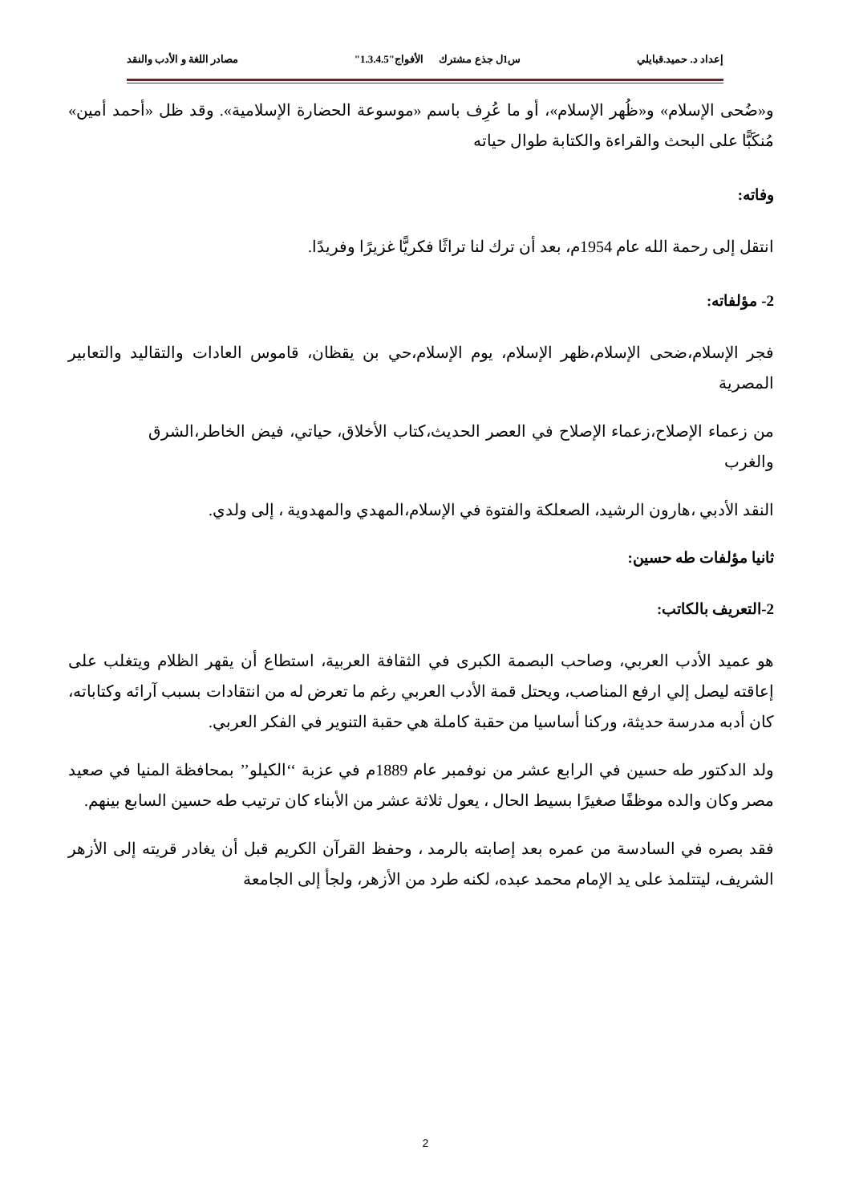إعداد د. حميد.قبايلي س1ل جذع مشترك الأفواج"1.3.4.5" مصادر اللغة و الأدب والنقد
و«ضُحى الإسلام» و«ظُهر الإسلام»، أو ما عُرِف باسم «موسوعة الحضارة الإسلامية». وقد ظل «أحمد أمين» مُنكَبًّا على البحث والقراءة والكتابة طوال حياته
وفاته:
انتقل إلى رحمة الله عام 1954م، بعد أن ترك لنا تراثًا فكريًّا غزيرًا وفريدًا.
2- مؤلفاته:
فجر الإسلام،ضحى الإسلام،ظهر الإسلام، يوم الإسلام،حي بن يقظان، قاموس العادات والتقاليد والتعابير المصرية
من زعماء الإصلاح،زعماء الإصلاح في العصر الحديث،كتاب الأخلاق، حياتي، فيض الخاطر،الشرق والغرب
النقد الأدبي ،هارون الرشيد، الصعلكة والفتوة في الإسلام،المهدي والمهدوية ، إلى ولدي.
ثانيا مؤلفات طه حسين:
2-التعريف بالكاتب:
هو عميد الأدب العربي، وصاحب البصمة الكبرى في الثقافة العربية، استطاع أن يقهر الظلام ويتغلب على إعاقته ليصل إلي ارفع المناصب، ويحتل قمة الأدب العربي رغم ما تعرض له من انتقادات بسبب آرائه وكتاباته، كان أدبه مدرسة حديثة، وركنا أساسيا من حقبة كاملة هي حقبة التنوير في الفكر العربي.
ولد الدكتور طه حسين في الرابع عشر من نوفمبر عام 1889م في عزبة ‘‘الكيلو’’ بمحافظة المنيا في صعيد مصر وكان والده موظفًا صغيرًا بسيط الحال ، يعول ثلاثة عشر من الأبناء كان ترتيب طه حسين السابع بينهم.
فقد بصره في السادسة من عمره بعد إصابته بالرمد ، وحفظ القرآن الكريم قبل أن يغادر قريته إلى الأزهر الشريف، ليتتلمذ على يد الإمام محمد عبده، لكنه طرد من الأزهر، ولجأ إلى الجامعة
2